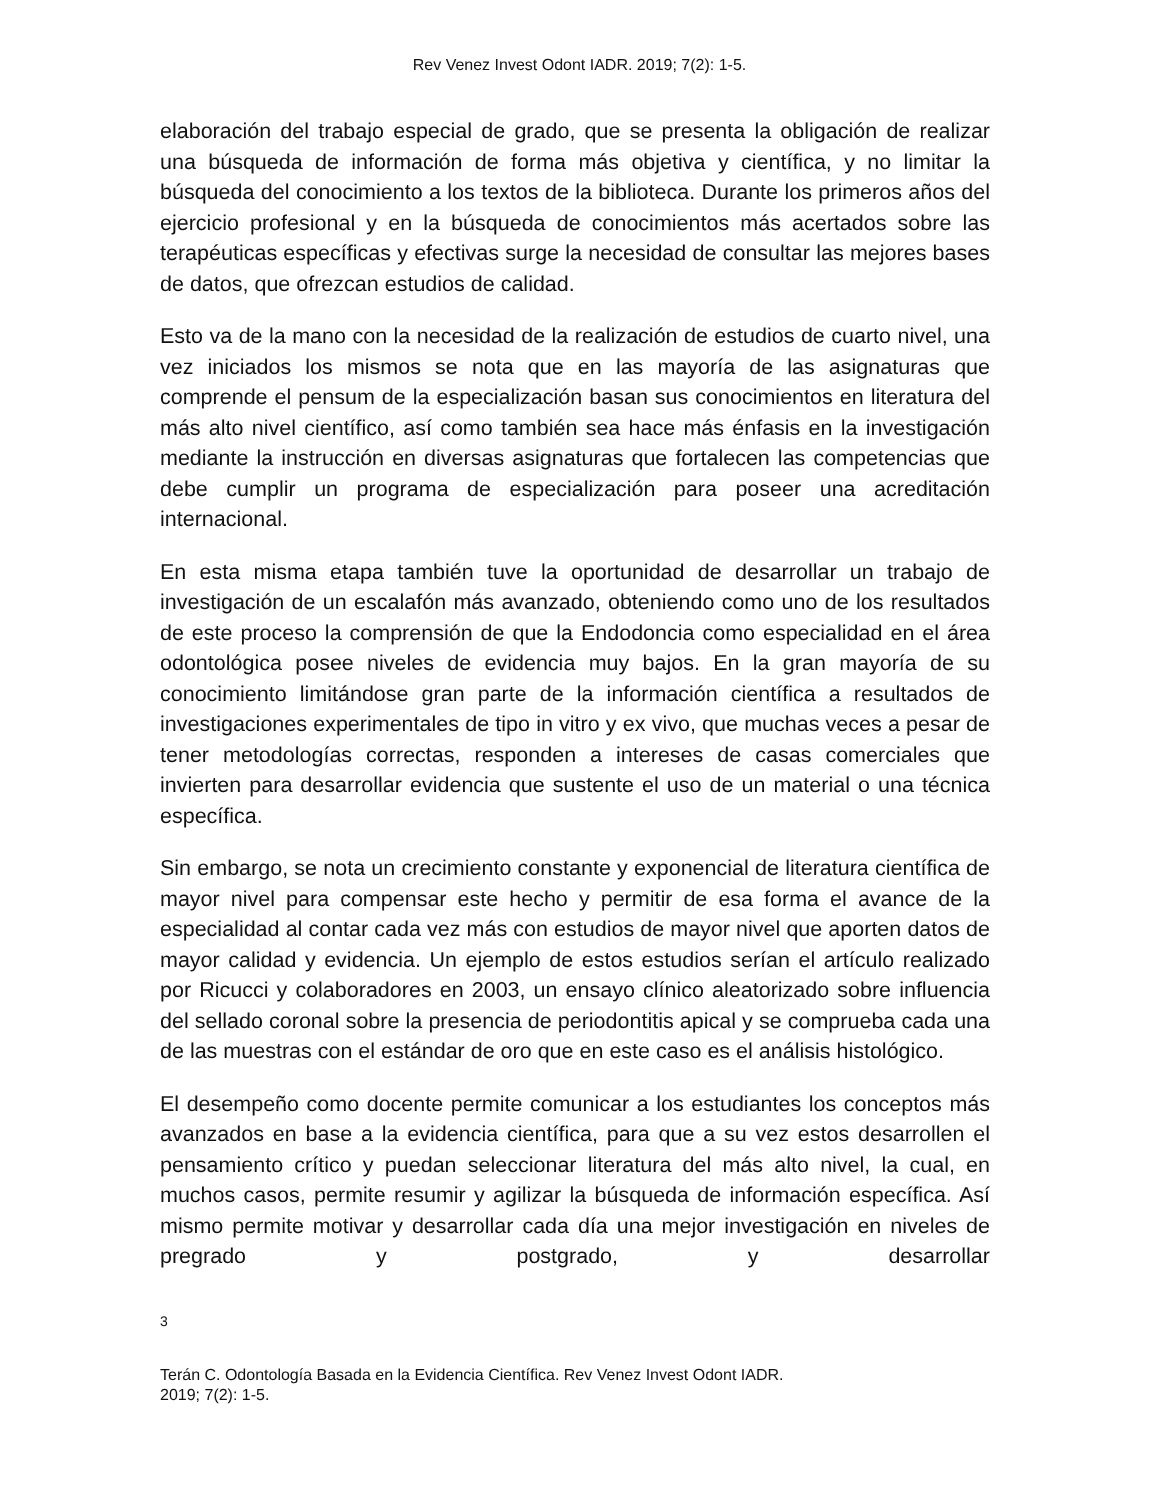Rev Venez Invest Odont IADR. 2019; 7(2): 1-5.
elaboración del trabajo especial de grado, que se presenta la obligación de realizar una búsqueda de información de forma más objetiva y científica, y no limitar la búsqueda del conocimiento a los textos de la biblioteca. Durante los primeros años del ejercicio profesional y en la búsqueda de conocimientos más acertados sobre las terapéuticas específicas y efectivas surge la necesidad de consultar las mejores bases de datos, que ofrezcan estudios de calidad.
Esto va de la mano con la necesidad de la realización de estudios de cuarto nivel, una vez iniciados los mismos se nota que en las mayoría de las asignaturas que comprende el pensum de la especialización basan sus conocimientos en literatura del más alto nivel científico, así como también sea hace más énfasis en la investigación mediante la instrucción en diversas asignaturas que fortalecen las competencias que debe cumplir un programa de especialización para poseer una acreditación internacional.
En esta misma etapa también tuve la oportunidad de desarrollar un trabajo de investigación de un escalafón más avanzado, obteniendo como uno de los resultados de este proceso la comprensión de que la Endodoncia como especialidad en el área odontológica posee niveles de evidencia muy bajos. En la gran mayoría de su conocimiento limitándose gran parte de la información científica a resultados de investigaciones experimentales de tipo in vitro y ex vivo, que muchas veces a pesar de tener metodologías correctas, responden a intereses de casas comerciales que invierten para desarrollar evidencia que sustente el uso de un material o una técnica específica.
Sin embargo, se nota un crecimiento constante y exponencial de literatura científica de mayor nivel para compensar este hecho y permitir de esa forma el avance de la especialidad al contar cada vez más con estudios de mayor nivel que aporten datos de mayor calidad y evidencia. Un ejemplo de estos estudios serían el artículo realizado por Ricucci y colaboradores en 2003, un ensayo clínico aleatorizado sobre influencia del sellado coronal sobre la presencia de periodontitis apical y se comprueba cada una de las muestras con el estándar de oro que en este caso es el análisis histológico.
El desempeño como docente permite comunicar a los estudiantes los conceptos más avanzados en base a la evidencia científica, para que a su vez estos desarrollen el pensamiento crítico y puedan seleccionar literatura del más alto nivel, la cual, en muchos casos, permite resumir y agilizar la búsqueda de información específica. Así mismo permite motivar y desarrollar cada día una mejor investigación en niveles de pregrado y postgrado, y desarrollar
3
Terán C. Odontología Basada en la Evidencia Científica. Rev Venez Invest Odont IADR.
2019; 7(2): 1-5.